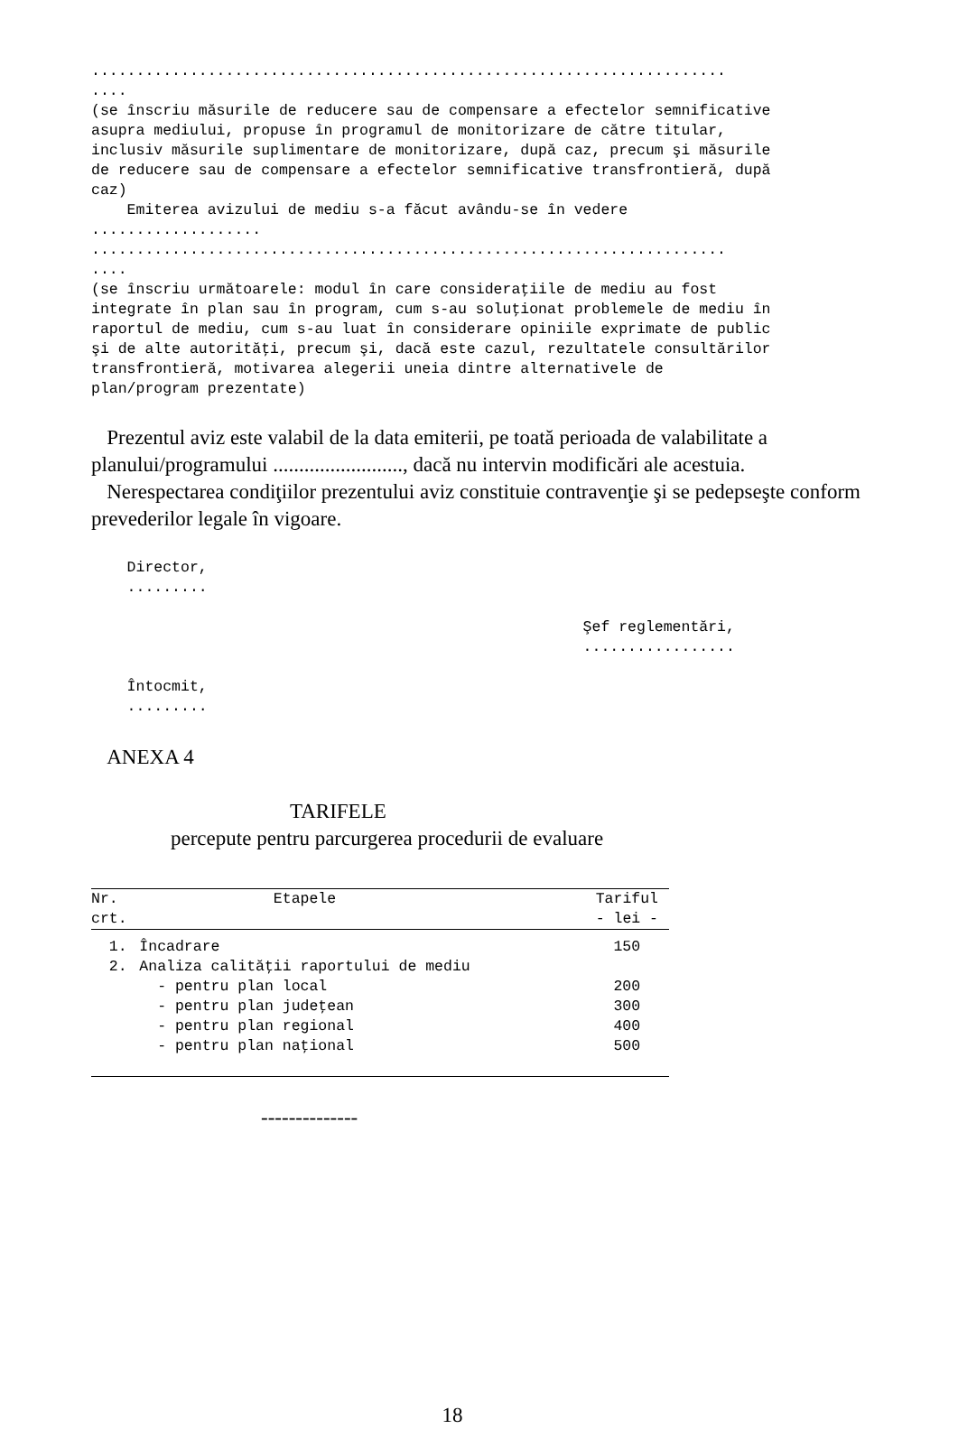....................................................................... .... (se înscriu măsurile de reducere sau de compensare a efectelor semnificative asupra mediului, propuse în programul de monitorizare de către titular, inclusiv măsurile suplimentare de monitorizare, după caz, precum şi măsurile de reducere sau de compensare a efectelor semnificative transfrontieră, după caz) Emiterea avizului de mediu s-a făcut avându-se în vedere ................... ....................................................................... .... (se înscriu următoarele: modul în care consideraţiile de mediu au fost integrate în plan sau în program, cum s-au soluţionat problemele de mediu în raportul de mediu, cum s-au luat în considerare opiniile exprimate de public şi de alte autorităţi, precum şi, dacă este cazul, rezultatele consultărilor transfrontieră, motivarea alegerii uneia dintre alternativele de plan/program prezentate)
Prezentul aviz este valabil de la data emiterii, pe toată perioada de valabilitate a planului/programului ........................., dacă nu intervin modificări ale acestuia.
Nerespectarea condiţiilor prezentului aviz constituie contravenţie şi se pedepseşte conform prevederilor legale în vigoare.
Director, ......... Şef reglementări, ................. Întocmit, .........
ANEXA 4
TARIFELE
percepute pentru parcurgerea procedurii de evaluare
| Nr. crt. | Etapele | Tariful - lei - |
| --- | --- | --- |
| 1. | Încadrare | 150 |
| 2. | Analiza calităţii raportului de mediu | |
| | - pentru plan local | 200 |
| | - pentru plan judeţean | 300 |
| | - pentru plan regional | 400 |
| | - pentru plan naţional | 500 |
--------------
18